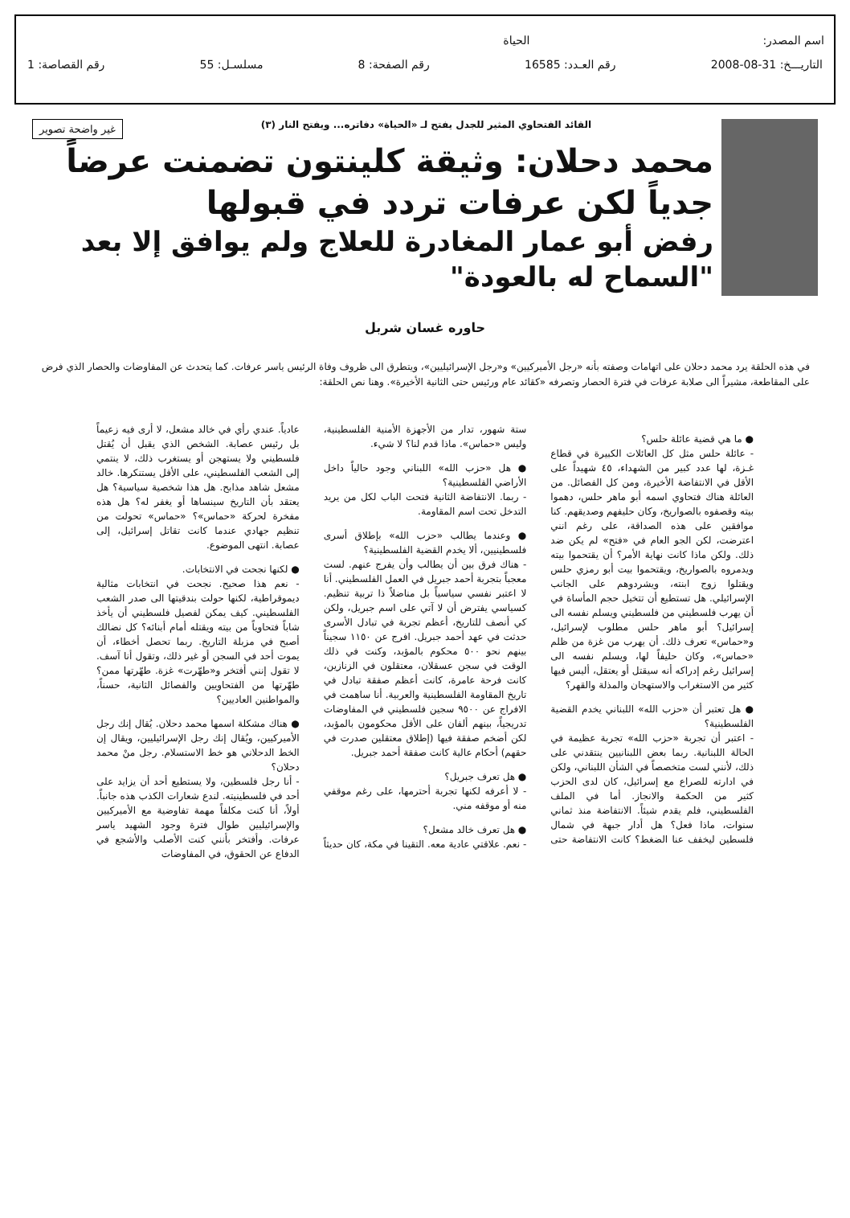اسم المصدر: الحياة
التاريـــخ: 31-08-2008 رقم العـدد: 16585 رقم الصفحة: 8 مسلسـل: 55 رقم القصاصة: 1
غير واضحة تصوير
القائد الفتحاوي المثير للجدل يفتح لـ «الحياة» دفاتره... ويفتح النار (٣)
محمد دحلان: وثيقة كلينتون تضمنت عرضاً جدياً لكن عرفات تردد في قبولها
رفض أبو عمار المغادرة للعلاج ولم يوافق إلا بعد "السماح له بالعودة"
حاوره غسان شربل
في هذه الحلقة يرد محمد دحلان على اتهامات وصفته بأنه «رجل الأميركيين» و«رجل الإسرائيليين»، ويتطرق الى ظروف وفاة الرئيس ياسر عرفات. كما يتحدث عن المفاوضات والحصار الذي فرض على المقاطعة، مشيراً الى صلابة عرفات في فترة الحصار وتصرفه «كقائد عام ورئيس حتى الثانية الأخيرة». وهنا نص الحلقة:
● ما هي قضية عائلة حلس؟
- عائلة حلس مثل كل العائلات الكبيرة في قطاع غـزة، لها عدد كبير من الشهداء، ٤٥ شهيداً على الأقل في الانتفاضة الأخيرة، ومن كل الفصائل. من العائلة هناك فتحاوي اسمه أبو ماهر حلس، دهموا بيته وقصفوه بالصواريخ، وكان حليفهم وصديقهم. كنا موافقين على هذه الصداقة، على رغم انني اعترضت، لكن الجو العام في «فتح» لم يكن ضد ذلك. ولكن ماذا كانت نهاية الأمر؟ أن يقتحموا بيته ويدمروه بالصواريخ، ويقتحموا بيت أبو رمزي حلس ويقتلوا زوج ابنته، ويشردوهم على الجانب الإسرائيلي. هل تستطيع أن تتخيل حجم المأساة في أن يهرب فلسطيني من فلسطيني ويسلم نفسه الى إسرائيل؟ أبو ماهر حلس مطلوب لإسرائيل، و«حماس» تعرف ذلك. أن يهرب من غزة من ظلم «حماس»، وكان حليفاً لها، ويسلم نفسه الى إسرائيل رغم إدراكه أنه سيقتل أو يعتقل، أليس فيها كثير من الاستغراب والاستهجان والمذلة والقهر؟
● هل تعتبر أن «حزب الله» اللبناني يخدم القضية الفلسطينية؟
- اعتبر أن تجربة «حزب الله» تجربة عظيمة في الحالة اللبنانية. ربما بعض اللبنانيين ينتقدني على ذلك، لأنني لست متخصصاً في الشأن اللبناني، ولكن في ادارته للصراع مع إسرائيل، كان لدى الحزب كثير من الحكمة والانجاز. أما في الملف الفلسطيني، فلم يقدم شيئاً. الانتفاضة منذ ثماني سنوات، ماذا فعل؟ هل أدار جبهة في شمال فلسطين ليخفف عنا الضغط؟ كانت الانتفاضة حتى ستة شهور، تدار من الأجهزة الأمنية الفلسطينية، وليس «حماس». ماذا قدم لنا؟ لا شيء.
● هل «حزب الله» اللبناني وجود حالياً داخل الأراضي الفلسطينية؟
- ربما. الانتفاضة الثانية فتحت الباب لكل من يريد التدخل تحت اسم المقاومة.
● وعندما يطالب «حزب الله» بإطلاق أسرى فلسطينيين، ألا يخدم القضية الفلسطينية؟
- هناك فرق بين أن يطالب وأن يفرج عنهم. لست معجباً بتجربة أحمد جبريل في العمل الفلسطيني. أنا لا اعتبر نفسي سياسياً بل مناضلاً ذا تربية تنظيم. كسياسي يفترض أن لا آتي على اسم جبريل، ولكن كي أنصف للتاريخ، أعظم تجربة في تبادل الأسرى حدثت في عهد أحمد جبريل. افرج عن ١١٥٠ سجيناً بينهم نحو ٥٠٠ محكوم بالمؤبد، وكنت في ذلك الوقت في سجن عسقلان، معتقلون في الزنازين، كانت فرحة عامرة، كانت أعظم صفقة تبادل في تاريخ المقاومة الفلسطينية والعربية. أنا ساهمت في الافراج عن ٩٥٠٠ سجين فلسطيني في المفاوضات تدريجياً، بينهم ألفان على الأقل محكومون بالمؤبد، لكن أضخم صفقة فيها (إطلاق معتقلين صدرت في حقهم) أحكام عالية كانت صفقة أحمد جبريل.
● هل تعرف جبريل؟
- لا أعرفه لكنها تجربة أحترمها، على رغم موقفي منه أو موقفه مني.
● هل تعرف خالد مشعل؟
- نعم. علاقتي عادية معه. التقينا في مكة، كان حديثاً عادياً. عندي رأي في خالد مشعل، لا أرى فيه زعيماً بل رئيس عصابة. الشخص الذي يقبل أن يُقتل فلسطيني ولا يستهجن أو يستغرب ذلك، لا ينتمي إلى الشعب الفلسطيني، على الأقل يستنكرها. خالد مشعل شاهد مذابح. هل هذا شخصية سياسية؟ هل يعتقد بأن التاريخ سينساها أو يغفر له؟ هل هذه مفخرة لحركة «حماس»؟ «حماس» تحولت من تنظيم جهادي عندما كانت تقاتل إسرائيل، إلى عصابة. انتهى الموضوع.
● لكنها نجحت في الانتخابات.
- نعم هذا صحيح. نجحت في انتخابات مثالية ديموقراطية، لكنها حولت بندقيتها الى صدر الشعب الفلسطيني. كيف يمكن لفصيل فلسطيني أن يأخذ شاباً فتحاوياً من بيته ويقتله أمام أبنائه؟ كل نضالك أصبح في مزبلة التاريخ. ربما تحصل أخطاء، أن يموت أحد في السجن أو غير ذلك، وتقول أنا آسف. لا تقول إنني أفتخر و«طهّرت» غزة. طهّرتها ممن؟ طهّرتها من الفتحاويين والفصائل الثانية، حسناً، والمواطنين العاديين؟
● هناك مشكلة اسمها محمد دحلان. يُقال إنك رجل الأميركيين، ويُقال إنك رجل الإسرائيليين، ويقال إن الخط الدحلاني هو خط الاستسلام. رجل منْ محمد دحلان؟
- أنا رجل فلسطين، ولا يستطيع أحد أن يزايد على أحد في فلسطينيته. لندع شعارات الكذب هذه جانباً. أولاً، أنا كنت مكلفاً مهمة تفاوضية مع الأميركيين والإسرائيليين طوال فترة وجود الشهيد ياسر عرفات. وأفتخر بأنني كنت الأصلب والأشجع في الدفاع عن الحقوق، في المفاوضات